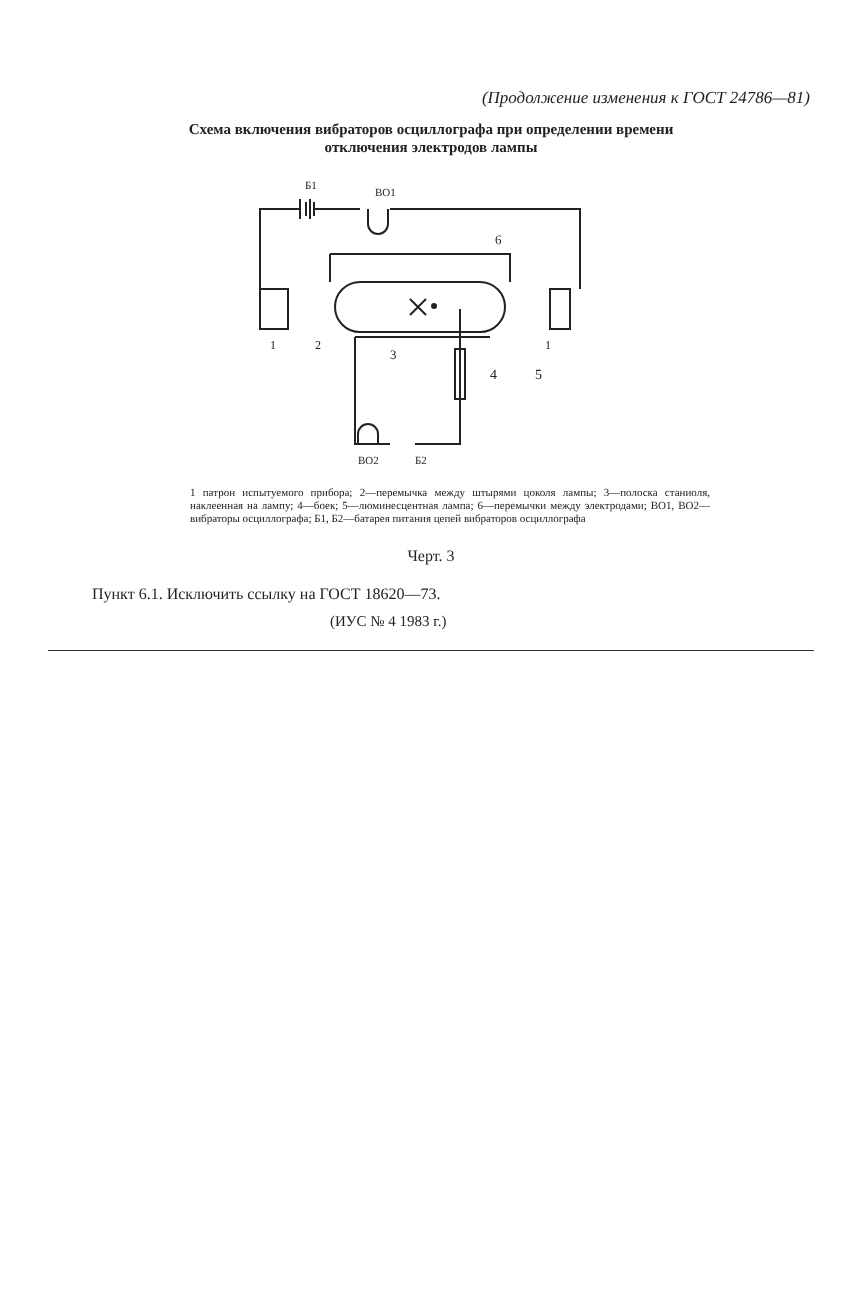(Продолжение изменения к ГОСТ 24786—81)
Схема включения вибраторов осциллографа при определении времени
отключения электродов лампы
Б1
ВО1
6
1
2
1
3
4
5
ВО2
Б2
1 патрон испытуемого прибора; 2—перемычка между штырями цоколя лампы; 3—полоска станиоля, наклеенная на лампу; 4—боек; 5—люминесцентная лампа; 6—перемычки между электродами; ВО1, ВО2—вибраторы осциллографа; Б1, Б2—батарея питания цепей вибраторов осциллографа
Черт. 3
Пункт 6.1. Исключить ссылку на ГОСТ 18620—73.
(ИУС № 4 1983 г.)